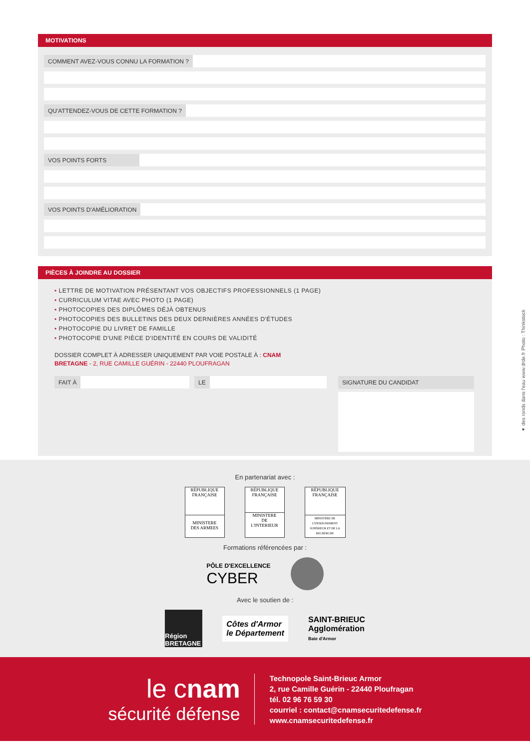MOTIVATIONS
COMMENT AVEZ-VOUS CONNU LA FORMATION ?
QU'ATTENDEZ-VOUS DE CETTE FORMATION ?
VOS POINTS FORTS
VOS POINTS D'AMÉLIORATION
PIÈCES À JOINDRE AU DOSSIER
• LETTRE DE MOTIVATION PRÉSENTANT VOS OBJECTIFS PROFESSIONNELS (1 PAGE)
• CURRICULUM VITAE AVEC PHOTO (1 PAGE)
• PHOTOCOPIES DES DIPLÔMES DÉJÀ OBTENUS
• PHOTOCOPIES DES BULLETINS DES DEUX DERNIÈRES ANNÉES D'ÉTUDES
• PHOTOCOPIE DU LIVRET DE FAMILLE
• PHOTOCOPIE D'UNE PIÈCE D'IDENTITÉ EN COURS DE VALIDITÉ
DOSSIER COMPLET À ADRESSER UNIQUEMENT PAR VOIE POSTALE À : CNAM
BRETAGNE - 2, RUE CAMILLE GUÉRIN - 22440 PLOUFRAGAN
FAIT À LE
SIGNATURE DU CANDIDAT
En partenariat avec :
RÉPUBLIQUE FRANÇAISE
MINISTERE
DES ARMEES
RÉPUBLIQUE FRANÇAISE
MINISTERE
DE
L'INTERIEUR
RÉPUBLIQUE FRANÇAISE
MINISTÈRE DE L'ENSEIGNEMENT SUPÉRIEUR ET DE LA RECHERCHE
Formations référencées par :
PÔLE D'EXCELLENCE
CYBER
Avec le soutien de :
Région BRETAGNE
Côtes d'Armor
le Département
SAINT-BRIEUC
Agglomération
Baie d'Armor
le cnam
sécurité défense
Technopole Saint-Brieuc Armor
2, rue Camille Guérin - 22440 Ploufragan
tél. 02 96 76 59 30
courriel : contact@cnamsecuritedefense.fr
www.cnamsecuritedefense.fr
● des ronds dans l'eau www.drde.fr Photo : Thinkstock